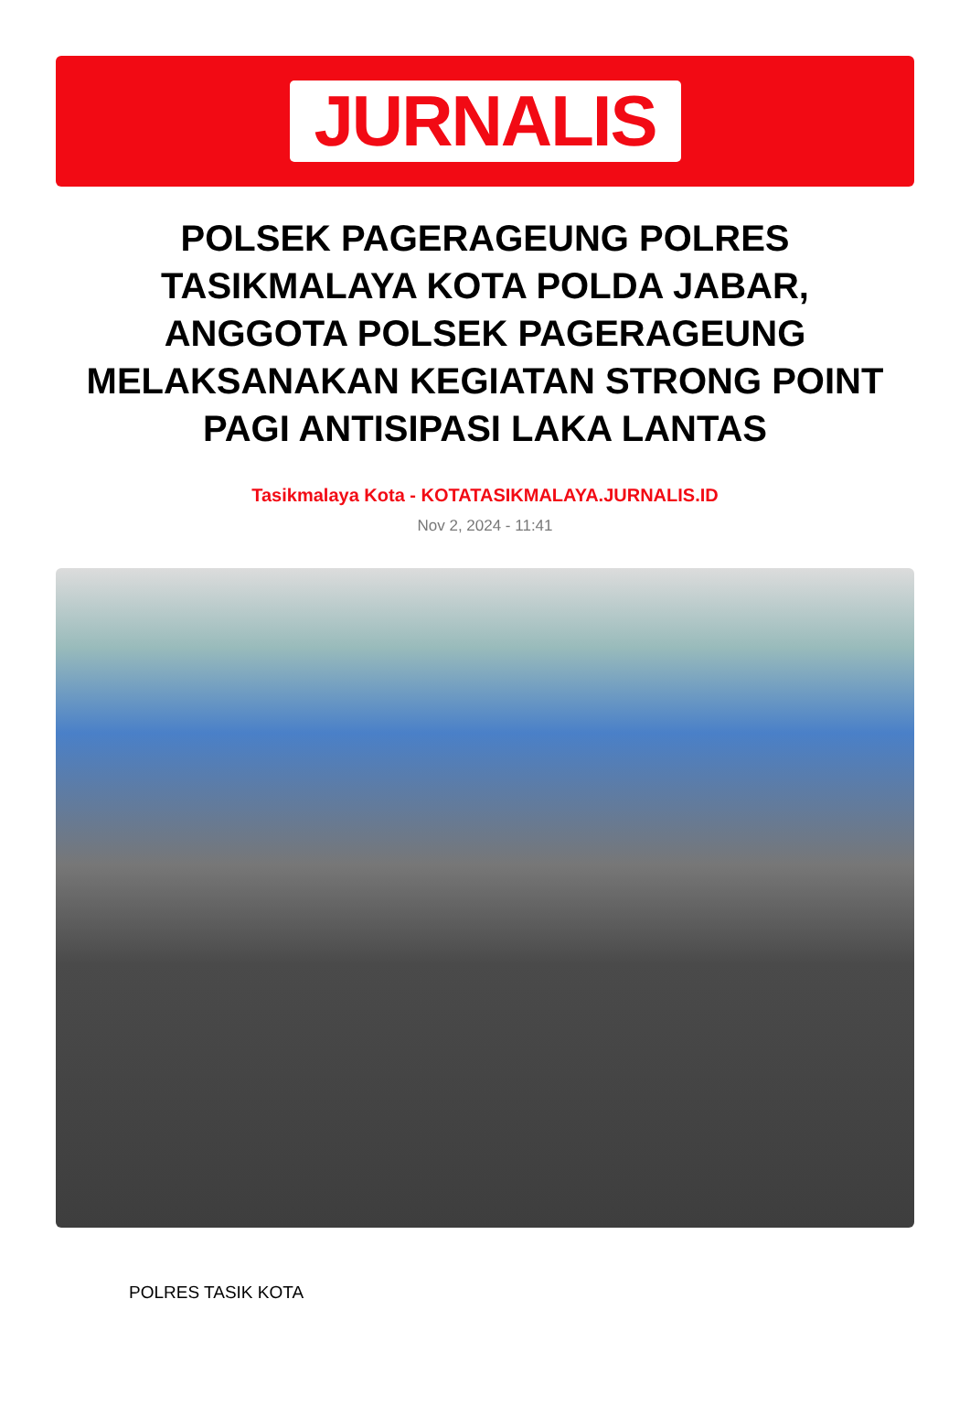JURNALIS
POLSEK PAGERAGEUNG POLRES TASIKMALAYA KOTA POLDA JABAR, ANGGOTA POLSEK PAGERAGEUNG MELAKSANAKAN KEGIATAN STRONG POINT PAGI ANTISIPASI LAKA LANTAS
Tasikmalaya Kota - KOTATASIKMALAYA.JURNALIS.ID
Nov 2, 2024 - 11:41
POLRES TASIK KOTA